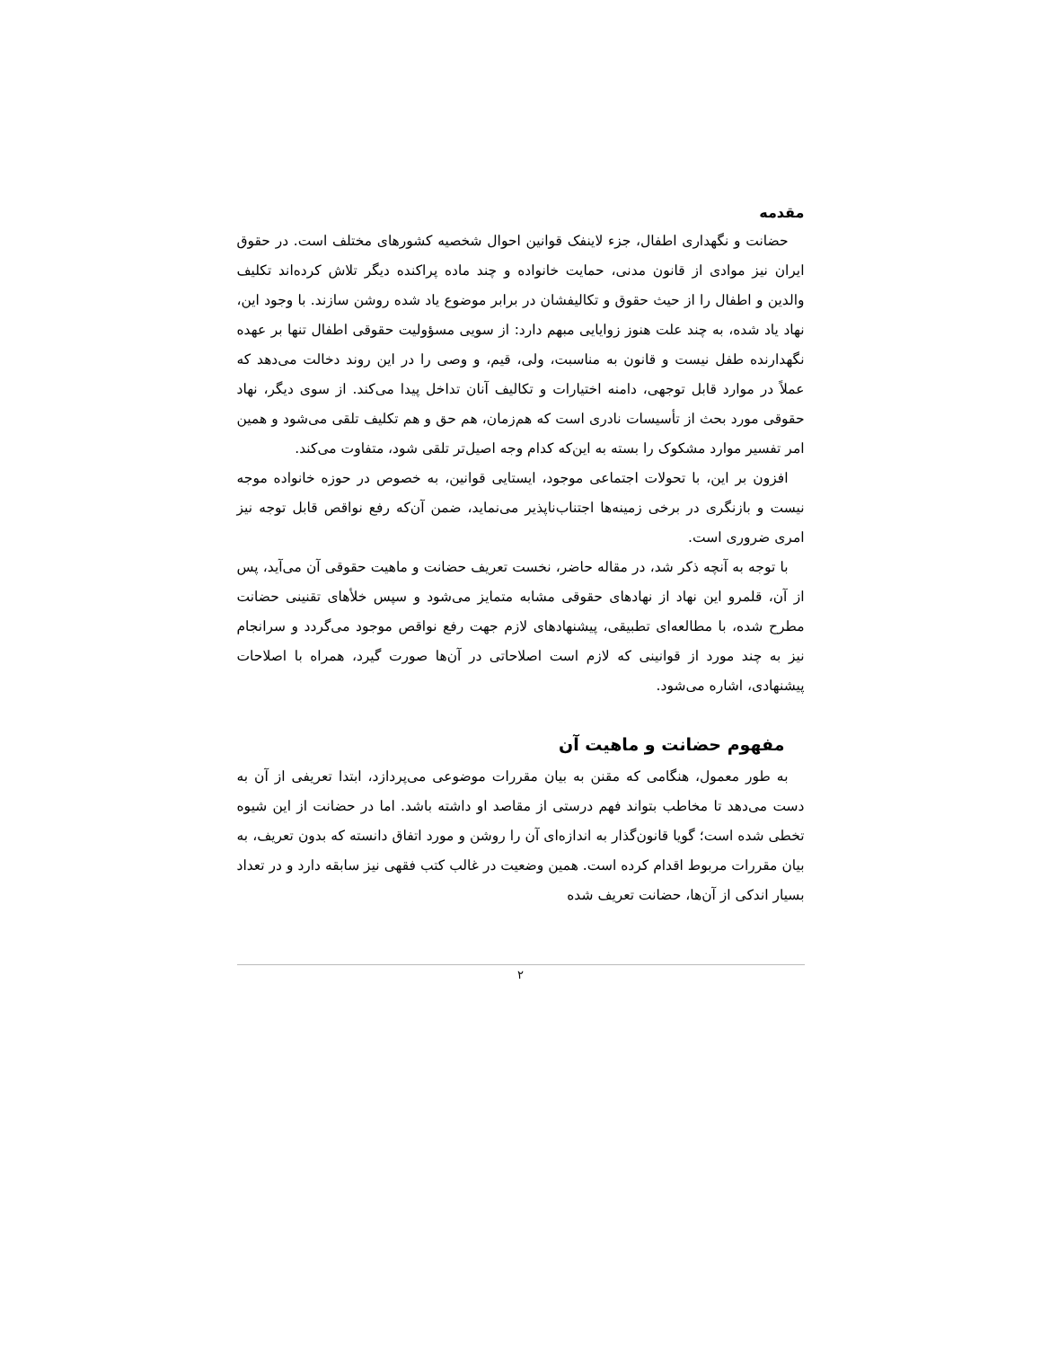مقدمه
حضانت و نگهداری اطفال، جزء لاینفک قوانین احوال شخصیه کشورهای مختلف است. در حقوق ایران نیز موادی از قانون مدنی، حمایت خانواده و چند ماده پراکنده دیگر تلاش کرده‌اند تکلیف والدین و اطفال را از حیث حقوق و تکالیفشان در برابر موضوع یاد شده روشن سازند. با وجود این، نهاد یاد شده، به چند علت هنوز زوایایی مبهم دارد: از سویی مسؤولیت حقوقی اطفال تنها بر عهده نگهدارنده طفل نیست و قانون به مناسبت، ولی، قیم، و وصی را در این روند دخالت می‌دهد که عملاً در موارد قابل توجهی، دامنه اختیارات و تکالیف آنان تداخل پیدا می‌کند. از سوی دیگر، نهاد حقوقی مورد بحث از تأسیسات نادری است که هم‌زمان، هم حق و هم تکلیف تلقی می‌شود و همین امر تفسیر موارد مشکوک را بسته به این‌که کدام وجه اصیل‌تر تلقی شود، متفاوت می‌کند.
افزون بر این، با تحولات اجتماعی موجود، ایستایی قوانین، به خصوص در حوزه خانواده موجه نیست و بازنگری در برخی زمینه‌ها اجتناب‌ناپذیر می‌نماید، ضمن آن‌که رفع نواقص قابل توجه نیز امری ضروری است.
با توجه به آنچه ذکر شد، در مقاله حاضر، نخست تعریف حضانت و ماهیت حقوقی آن می‌آید، پس از آن، قلمرو این نهاد از نهادهای حقوقی مشابه متمایز می‌شود و سپس خلأهای تقنینی حضانت مطرح شده، با مطالعه‌ای تطبیقی، پیشنهادهای لازم جهت رفع نواقص موجود می‌گردد و سرانجام نیز به چند مورد از قوانینی که لازم است اصلاحاتی در آن‌ها صورت گیرد، همراه با اصلاحات پیشنهادی، اشاره می‌شود.
مفهوم حضانت و ماهیت آن
به طور معمول، هنگامی که مقنن به بیان مقررات موضوعی می‌پردازد، ابتدا تعریفی از آن به دست می‌دهد تا مخاطب بتواند فهم درستی از مقاصد او داشته باشد. اما در حضانت از این شیوه تخطی شده است؛ گویا قانون‌گذار به اندازه‌ای آن را روشن و مورد اتفاق دانسته که بدون تعریف، به بیان مقررات مربوط اقدام کرده است. همین وضعیت در غالب کتب فقهی نیز سابقه دارد و در تعداد بسیار اندکی از آن‌ها، حضانت تعریف شده
۲